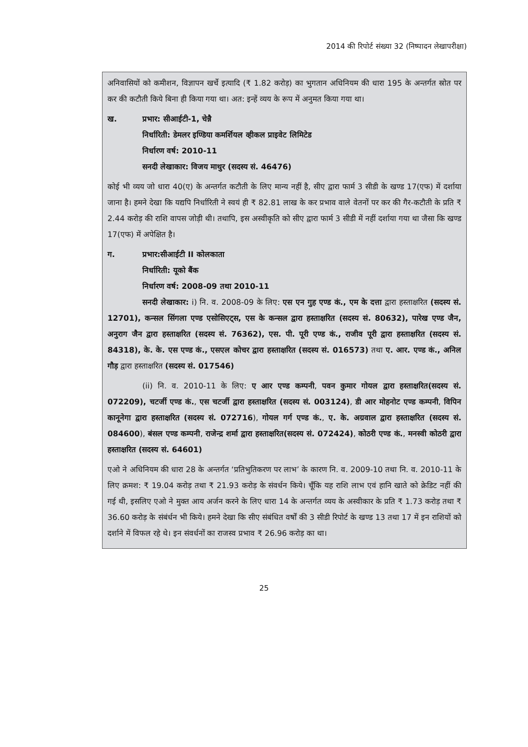2014 की रिपोर्ट संख्या 32 (निष्पादन लेखापरीक्षा)
अनिवासियों को कमीशन, विज्ञापन खर्चे इत्यादि (₹ 1.82 करोड़) का भुगतान अधिनियम की धारा 195 के अन्तर्गत स्रोत पर कर की कटौती किये बिना ही किया गया था। अत: इन्हें व्यय के रूप में अनुमत किया गया था।
ख. प्रभार: सीआईटी-1, चेन्नै
निर्धारिती: डेमलर इण्डिया कमर्शियल व्हीकल प्राइवेट लिमिटेड
निर्धारण वर्ष: 2010-11
सनदी लेखाकार: विजय माथुर (सदस्य सं. 46476)
कोई भी व्यय जो धारा 40(ए) के अन्तर्गत कटौती के लिए मान्य नहीं है, सीए द्वारा फार्म 3 सीडी के खण्ड 17(एफ) में दर्शाया जाना है। हमने देखा कि यद्यपि निर्धारिती ने स्वयं ही ₹ 82.81 लाख के कर प्रभाव वाले वेतनों पर कर की गैर-कटौती के प्रति ₹ 2.44 करोड़ की राशि वापस जोड़ी थी। तथापि, इस अस्वीकृति को सीए द्वारा फार्म 3 सीडी में नहीं दर्शाया गया था जैसा कि खण्ड 17(एफ) में अपेक्षित है।
ग. प्रभार:सीआईटी II कोलकाता
निर्धारिती: यूको बैंक
निर्धारण वर्ष: 2008-09 तथा 2010-11
सनदी लेखाकार: i) नि. व. 2008-09 के लिए: एस एन गुह एण्ड कं., एम के दत्ता द्वारा हस्ताक्षरित (सदस्य सं. 12701), कन्सल सिंगला एण्ड एसोसिएट्स, एस के कन्सल द्वारा हस्ताक्षरित (सदस्य सं. 80632), पारेख एण्ड जैन, अनुराग जैन द्वारा हस्ताक्षरित (सदस्य सं. 76362), एस. पी. पूरी एण्ड कं., राजीव पूरी द्वारा हस्ताक्षरित (सदस्य सं. 84318), के. के. एस एण्ड कं., एसएल कोचर द्वारा हस्ताक्षरित (सदस्य सं. 016573) तथा ए. आर. एण्ड कं., अनिल गौड़ द्वारा हस्ताक्षरित (सदस्य सं. 017546)
(ii) नि. व. 2010-11 के लिए: ए आर एण्ड कम्पनी, पवन कुमार गोयल द्वारा हस्ताक्षरित(सदस्य सं. 072209), चटर्जी एण्ड कं., एस चटर्जी द्वारा हस्ताक्षरित (सदस्य सं. 003124), डी आर मोहनोट एण्ड कम्पनी, विपिन कानूनेगा द्वारा हस्ताक्षरित (सदस्य सं. 072716), गोयल गर्ग एण्ड कं., ए. के. अग्रवाल द्वारा हस्ताक्षरित (सदस्य सं. 084600), बंसल एण्ड कम्पनी, राजेन्द्र शर्मा द्वारा हस्ताक्षरित(सदस्य सं. 072424), कोठरी एण्ड कं., मनस्वी कोठरी द्वारा हस्ताक्षरित (सदस्य सं. 64601)
एओ ने अधिनियम की धारा 28 के अन्तर्गत ‘प्रतिभुतिकरण पर लाभ’ के कारण नि. व. 2009-10 तथा नि. व. 2010-11 के लिए क्रमश: ₹ 19.04 करोड़ तथा ₹ 21.93 करोड़ के संवर्धन किये। चूँकि यह राशि लाभ एवं हानि खाते को क्रेडिट नहीं की गई थी, इसलिए एओ ने मुक्त आय अर्जन करने के लिए धारा 14 के अन्तर्गत व्यय के अस्वीकार के प्रति ₹ 1.73 करोड़ तथा ₹ 36.60 करोड़ के संबंर्धन भी किये। हमने देखा कि सीए संबंधित वर्षों की 3 सीडी रिपोर्ट के खण्ड 13 तथा 17 में इन राशियों को दर्शाने में विफल रहे थे। इन संवर्धनों का राजस्व प्रभाव ₹ 26.96 करोड़ का था।
25